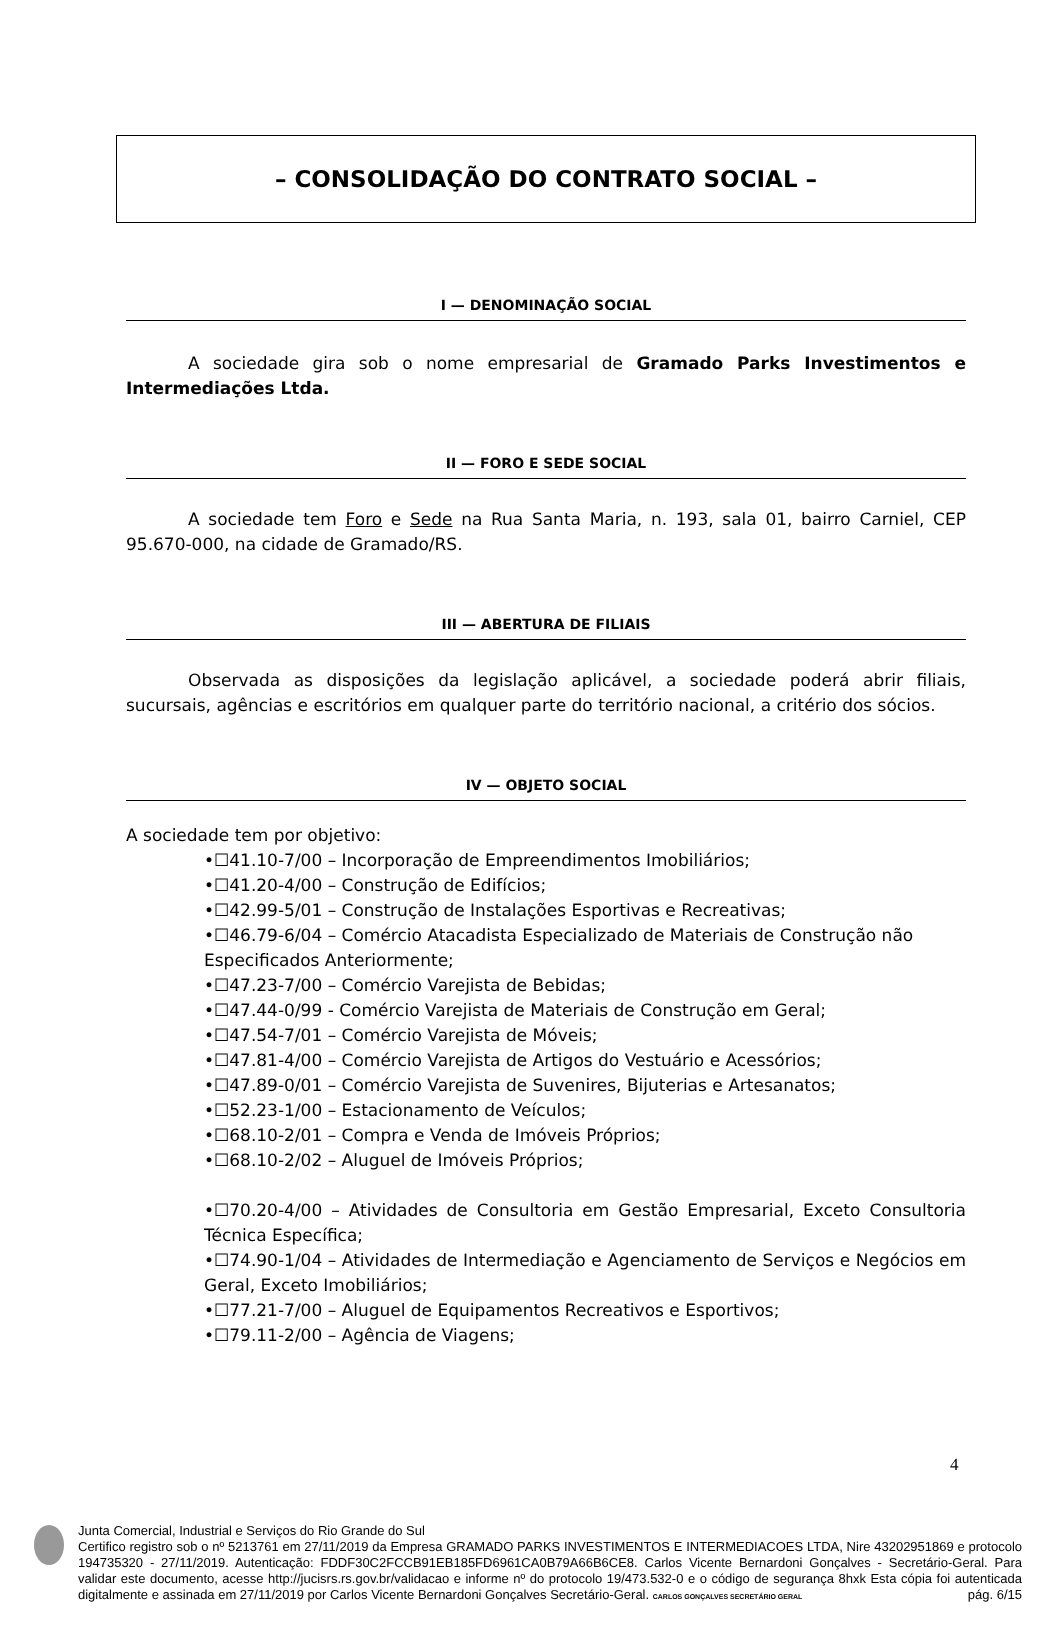– CONSOLIDAÇÃO DO CONTRATO SOCIAL –
I — DENOMINAÇÃO SOCIAL
A sociedade gira sob o nome empresarial de Gramado Parks Investimentos e Intermediações Ltda.
II — FORO E SEDE SOCIAL
A sociedade tem Foro e Sede na Rua Santa Maria, n. 193, sala 01, bairro Carniel, CEP 95.670-000, na cidade de Gramado/RS.
III — ABERTURA DE FILIAIS
Observada as disposições da legislação aplicável, a sociedade poderá abrir filiais, sucursais, agências e escritórios em qualquer parte do território nacional, a critério dos sócios.
IV — OBJETO SOCIAL
A sociedade tem por objetivo:
•☐41.10-7/00 – Incorporação de Empreendimentos Imobiliários;
•☐41.20-4/00 – Construção de Edifícios;
•☐42.99-5/01 – Construção de Instalações Esportivas e Recreativas;
•☐46.79-6/04 – Comércio Atacadista Especializado de Materiais de Construção não Especificados Anteriormente;
•☐47.23-7/00 – Comércio Varejista de Bebidas;
•☐47.44-0/99 - Comércio Varejista de Materiais de Construção em Geral;
•☐47.54-7/01 – Comércio Varejista de Móveis;
•☐47.81-4/00 – Comércio Varejista de Artigos do Vestuário e Acessórios;
•☐47.89-0/01 – Comércio Varejista de Suvenires, Bijuterias e Artesanatos;
•☐52.23-1/00 – Estacionamento de Veículos;
•☐68.10-2/01 – Compra e Venda de Imóveis Próprios;
•☐68.10-2/02 – Aluguel de Imóveis Próprios;
•☐70.20-4/00 – Atividades de Consultoria em Gestão Empresarial, Exceto Consultoria Técnica Específica;
•☐74.90-1/04 – Atividades de Intermediação e Agenciamento de Serviços e Negócios em Geral, Exceto Imobiliários;
•☐77.21-7/00 – Aluguel de Equipamentos Recreativos e Esportivos;
•☐79.11-2/00 – Agência de Viagens;
4
Junta Comercial, Industrial e Serviços do Rio Grande do Sul
Certifico registro sob o nº 5213761 em 27/11/2019 da Empresa GRAMADO PARKS INVESTIMENTOS E INTERMEDIACOES LTDA, Nire 43202951869 e protocolo 194735320 - 27/11/2019. Autenticação: FDDF30C2FCCB91EB185FD6961CA0B79A66B6CE8. Carlos Vicente Bernardoni Gonçalves - Secretário-Geral. Para validar este documento, acesse http://jucisrs.rs.gov.br/validacao e informe nº do protocolo 19/473.532-0 e o código de segurança 8hxk Esta cópia foi autenticada digitalmente e assinada em 27/11/2019 por Carlos Vicente Bernardoni Gonçalves Secretário-Geral. CARLOS GONÇALVES SECRETÁRIO GERAL pág. 6/15